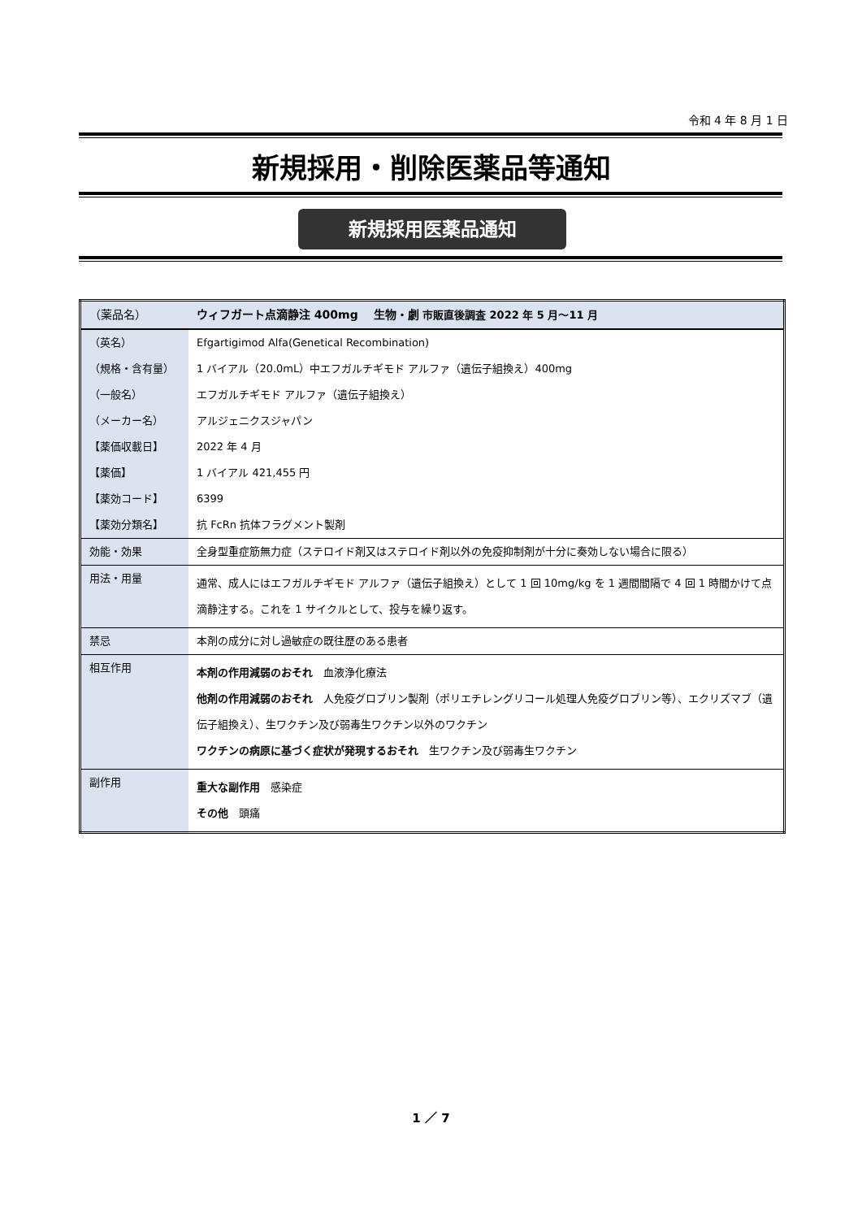令和 4 年 8 月 1 日
新規採用・削除医薬品等通知
新規採用医薬品通知
| （薬品名） | ウィフガート点滴静注 400mg 生物・劇 市販直後調査 2022 年 5 月～11 月 |
| （英名） | Efgartigimod Alfa(Genetical Recombination) |
| （規格・含有量） | 1 バイアル（20.0mL）中エフガルチギモド アルファ（遺伝子組換え）400mg |
| （一般名） | エフガルチギモド アルファ（遺伝子組換え） |
| （メーカー名） | アルジェニクスジャパン |
| 【薬価収載日】 | 2022 年 4 月 |
| 【薬価】 | 1 バイアル 421,455 円 |
| 【薬効コード】 | 6399 |
| 【薬効分類名】 | 抗 FcRn 抗体フラグメント製剤 |
| 効能・効果 | 全身型重症筋無力症（ステロイド剤又はステロイド剤以外の免疫抑制剤が十分に奏効しない場合に限る） |
| 用法・用量 | 通常、成人にはエフガルチギモド アルファ（遺伝子組換え）として 1 回 10mg/kg を 1 週間間隔で 4 回 1 時間かけて点滴静注する。これを 1 サイクルとして、投与を繰り返す。 |
| 禁忌 | 本剤の成分に対し過敏症の既往歴のある患者 |
| 相互作用 | 本剤の作用減弱のおそれ 血液浄化療法 他剤の作用減弱のおそれ 人免疫グロブリン製剤（ポリエチレングリコール処理人免疫グロブリン等）、エクリズマブ（遺伝子組換え）、生ワクチン及び弱毒生ワクチン以外のワクチン ワクチンの病原に基づく症状が発現するおそれ 生ワクチン及び弱毒生ワクチン |
| 副作用 | 重大な副作用 感染症 その他 頭痛 |
1 ／ 7